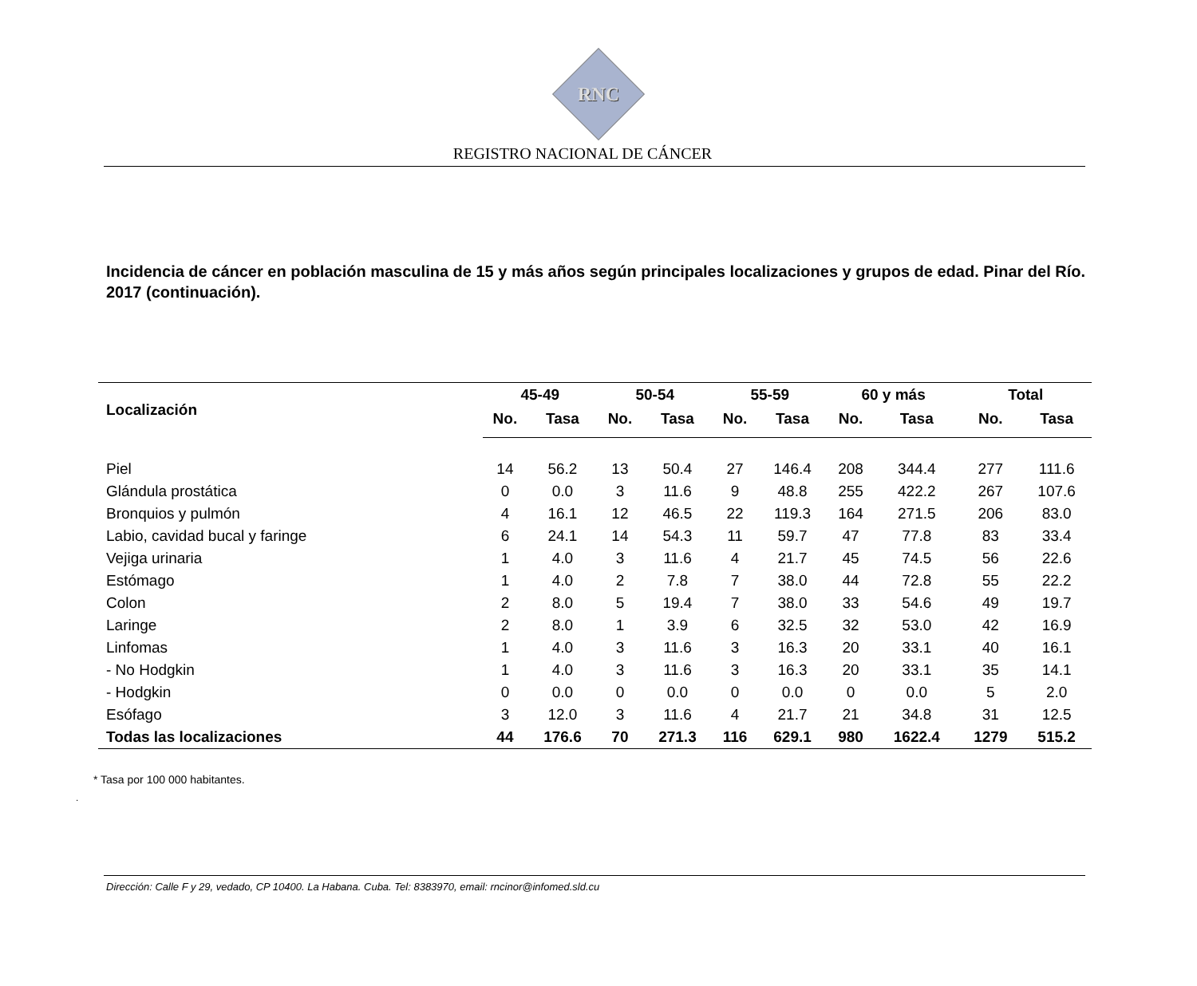RNC
REGISTRO NACIONAL DE CÁNCER
Incidencia de cáncer en población masculina de 15 y más años según principales localizaciones y grupos de edad. Pinar del Río. 2017 (continuación).
| Localización | 45-49 | | 50-54 | | 55-59 | | 60 y más | | Total | |
| --- | --- | --- | --- | --- | --- | --- | --- | --- | --- | --- |
| | No. | Tasa | No. | Tasa | No. | Tasa | No. | Tasa | No. | Tasa |
| Piel | 14 | 56.2 | 13 | 50.4 | 27 | 146.4 | 208 | 344.4 | 277 | 111.6 |
| Glándula prostática | 0 | 0.0 | 3 | 11.6 | 9 | 48.8 | 255 | 422.2 | 267 | 107.6 |
| Bronquios y pulmón | 4 | 16.1 | 12 | 46.5 | 22 | 119.3 | 164 | 271.5 | 206 | 83.0 |
| Labio, cavidad bucal y faringe | 6 | 24.1 | 14 | 54.3 | 11 | 59.7 | 47 | 77.8 | 83 | 33.4 |
| Vejiga urinaria | 1 | 4.0 | 3 | 11.6 | 4 | 21.7 | 45 | 74.5 | 56 | 22.6 |
| Estómago | 1 | 4.0 | 2 | 7.8 | 7 | 38.0 | 44 | 72.8 | 55 | 22.2 |
| Colon | 2 | 8.0 | 5 | 19.4 | 7 | 38.0 | 33 | 54.6 | 49 | 19.7 |
| Laringe | 2 | 8.0 | 1 | 3.9 | 6 | 32.5 | 32 | 53.0 | 42 | 16.9 |
| Linfomas | 1 | 4.0 | 3 | 11.6 | 3 | 16.3 | 20 | 33.1 | 40 | 16.1 |
| - No Hodgkin | 1 | 4.0 | 3 | 11.6 | 3 | 16.3 | 20 | 33.1 | 35 | 14.1 |
| - Hodgkin | 0 | 0.0 | 0 | 0.0 | 0 | 0.0 | 0 | 0.0 | 5 | 2.0 |
| Esófago | 3 | 12.0 | 3 | 11.6 | 4 | 21.7 | 21 | 34.8 | 31 | 12.5 |
| Todas las localizaciones | 44 | 176.6 | 70 | 271.3 | 116 | 629.1 | 980 | 1622.4 | 1279 | 515.2 |
* Tasa por 100 000 habitantes.
.
Dirección: Calle F y 29, vedado, CP 10400. La Habana. Cuba. Tel: 8383970, email: rncinor@infomed.sld.cu